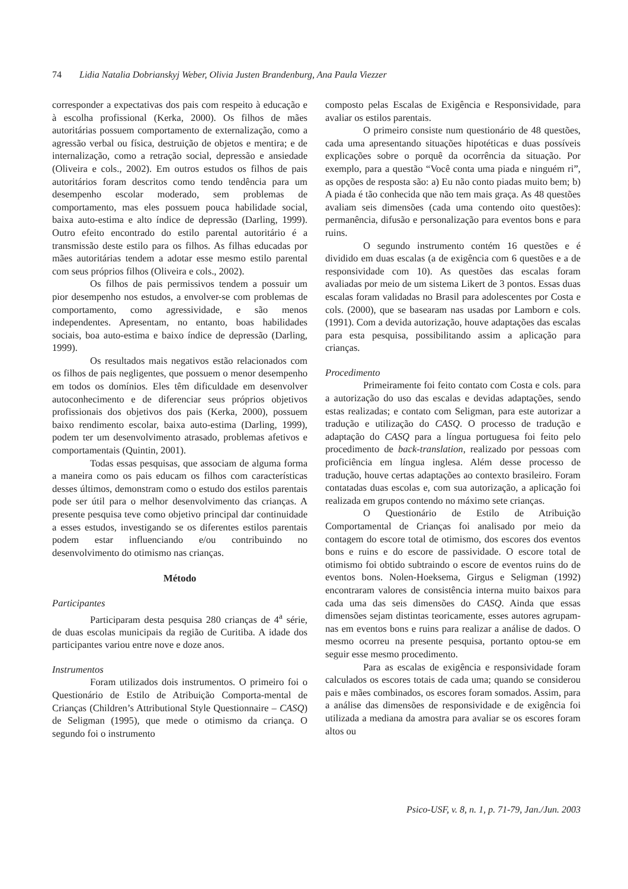74 Lidia Natalia Dobrianskyj Weber, Olivia Justen Brandenburg, Ana Paula Viezzer
corresponder a expectativas dos pais com respeito à educação e à escolha profissional (Kerka, 2000). Os filhos de mães autoritárias possuem comportamento de externalização, como a agressão verbal ou física, destruição de objetos e mentira; e de internalização, como a retração social, depressão e ansiedade (Oliveira e cols., 2002). Em outros estudos os filhos de pais autoritários foram descritos como tendo tendência para um desempenho escolar moderado, sem problemas de comportamento, mas eles possuem pouca habilidade social, baixa auto-estima e alto índice de depressão (Darling, 1999). Outro efeito encontrado do estilo parental autoritário é a transmissão deste estilo para os filhos. As filhas educadas por mães autoritárias tendem a adotar esse mesmo estilo parental com seus próprios filhos (Oliveira e cols., 2002).
Os filhos de pais permissivos tendem a possuir um pior desempenho nos estudos, a envolver-se com problemas de comportamento, como agressividade, e são menos independentes. Apresentam, no entanto, boas habilidades sociais, boa auto-estima e baixo índice de depressão (Darling, 1999).
Os resultados mais negativos estão relacionados com os filhos de pais negligentes, que possuem o menor desempenho em todos os domínios. Eles têm dificuldade em desenvolver autoconhecimento e de diferenciar seus próprios objetivos profissionais dos objetivos dos pais (Kerka, 2000), possuem baixo rendimento escolar, baixa auto-estima (Darling, 1999), podem ter um desenvolvimento atrasado, problemas afetivos e comportamentais (Quintin, 2001).
Todas essas pesquisas, que associam de alguma forma a maneira como os pais educam os filhos com características desses últimos, demonstram como o estudo dos estilos parentais pode ser útil para o melhor desenvolvimento das crianças. A presente pesquisa teve como objetivo principal dar continuidade a esses estudos, investigando se os diferentes estilos parentais podem estar influenciando e/ou contribuindo no desenvolvimento do otimismo nas crianças.
Método
Participantes
Participaram desta pesquisa 280 crianças de 4<sup>a</sup> série, de duas escolas municipais da região de Curitiba. A idade dos participantes variou entre nove e doze anos.
Instrumentos
Foram utilizados dois instrumentos. O primeiro foi o Questionário de Estilo de Atribuição Comporta-mental de Crianças (Children’s Attributional Style Questionnaire – CASQ) de Seligman (1995), que mede o otimismo da criança. O segundo foi o instrumento
composto pelas Escalas de Exigência e Responsividade, para avaliar os estilos parentais.
O primeiro consiste num questionário de 48 questões, cada uma apresentando situações hipotéticas e duas possíveis explicações sobre o porquê da ocorrência da situação. Por exemplo, para a questão “Você conta uma piada e ninguém ri”, as opções de resposta são: a) Eu não conto piadas muito bem; b) A piada é tão conhecida que não tem mais graça. As 48 questões avaliam seis dimensões (cada uma contendo oito questões): permanência, difusão e personalização para eventos bons e para ruins.
O segundo instrumento contém 16 questões e é dividido em duas escalas (a de exigência com 6 questões e a de responsividade com 10). As questões das escalas foram avaliadas por meio de um sistema Likert de 3 pontos. Essas duas escalas foram validadas no Brasil para adolescentes por Costa e cols. (2000), que se basearam nas usadas por Lamborn e cols. (1991). Com a devida autorização, houve adaptações das escalas para esta pesquisa, possibilitando assim a aplicação para crianças.
Procedimento
Primeiramente foi feito contato com Costa e cols. para a autorização do uso das escalas e devidas adaptações, sendo estas realizadas; e contato com Seligman, para este autorizar a tradução e utilização do CASQ. O processo de tradução e adaptação do CASQ para a língua portuguesa foi feito pelo procedimento de back-translation, realizado por pessoas com proficiência em língua inglesa. Além desse processo de tradução, houve certas adaptações ao contexto brasileiro. Foram contatadas duas escolas e, com sua autorização, a aplicação foi realizada em grupos contendo no máximo sete crianças.
O Questionário de Estilo de Atribuição Comportamental de Crianças foi analisado por meio da contagem do escore total de otimismo, dos escores dos eventos bons e ruins e do escore de passividade. O escore total de otimismo foi obtido subtraindo o escore de eventos ruins do de eventos bons. Nolen-Hoeksema, Girgus e Seligman (1992) encontraram valores de consistência interna muito baixos para cada uma das seis dimensões do CASQ. Ainda que essas dimensões sejam distintas teoricamente, esses autores agrupam-nas em eventos bons e ruins para realizar a análise de dados. O mesmo ocorreu na presente pesquisa, portanto optou-se em seguir esse mesmo procedimento.
Para as escalas de exigência e responsividade foram calculados os escores totais de cada uma; quando se considerou pais e mães combinados, os escores foram somados. Assim, para a análise das dimensões de responsividade e de exigência foi utilizada a mediana da amostra para avaliar se os escores foram altos ou
Psico-USF, v. 8, n. 1, p. 71-79, Jan./Jun. 2003